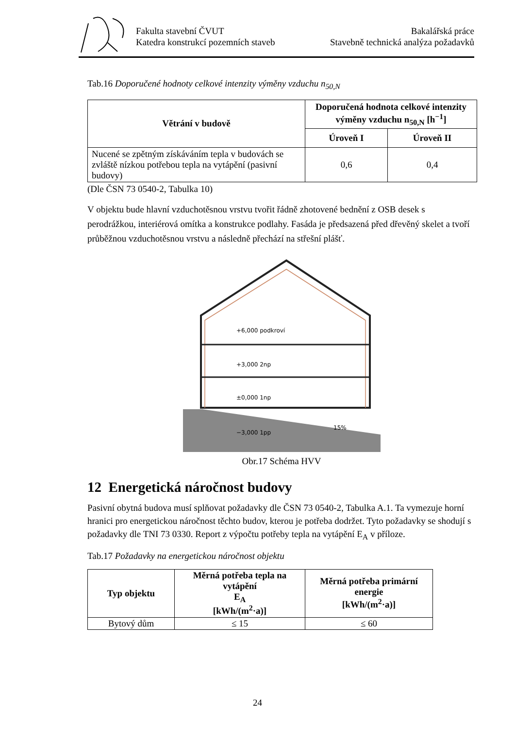Fakulta stavební ČVUT
Katedra konstrukcí pozemních staveb
Bakalářská práce
Stavebně technická analýza požadavků
Tab.16 Doporučené hodnoty celkové intenzity výměny vzduchu n<sub>50,N</sub>
| Větrání v budově | Doporučená hodnota celkové intenzity výměny vzduchu n<sub>50,N</sub> [h<sup>−1</sup>] | |
| --- | --- | --- |
| | Úroveň I | Úroveň II |
| Nucené se zpětným získáváním tepla v budovách se zvláště nízkou potřebou tepla na vytápění (pasivní budovy) | 0,6 | 0,4 |
(Dle ČSN 73 0540-2, Tabulka 10)
V objektu bude hlavní vzduchotěsnou vrstvu tvořit řádně zhotovené bednění z OSB desek s perodrážkou, interiérová omítka a konstrukce podlahy. Fasáda je předsazená před dřevěný skelet a tvoří průběžnou vzduchotěsnou vrstvu a následně přechází na střešní plášť.
+6,000 podkroví
+3,000 2np
±0,000 1np
−3,000 1pp
15%
Obr.17 Schéma HVV
12 Energetická náročnost budovy
Pasivní obytná budova musí splňovat požadavky dle ČSN 73 0540-2, Tabulka A.1. Ta vymezuje horní hranici pro energetickou náročnost těchto budov, kterou je potřeba dodržet. Tyto požadavky se shodují s požadavky dle TNI 73 0330. Report z výpočtu potřeby tepla na vytápění E<sub>A</sub> v příloze.
Tab.17 Požadavky na energetickou náročnost objektu
| Typ objektu | Měrná potřeba tepla na vytápění E<sub>A</sub> [kWh/(m<sup>2</sup>·a)] | Měrná potřeba primární energie [kWh/(m<sup>2</sup>·a)] |
| --- | --- | --- |
| Bytový dům | ≤ 15 | ≤ 60 |
24